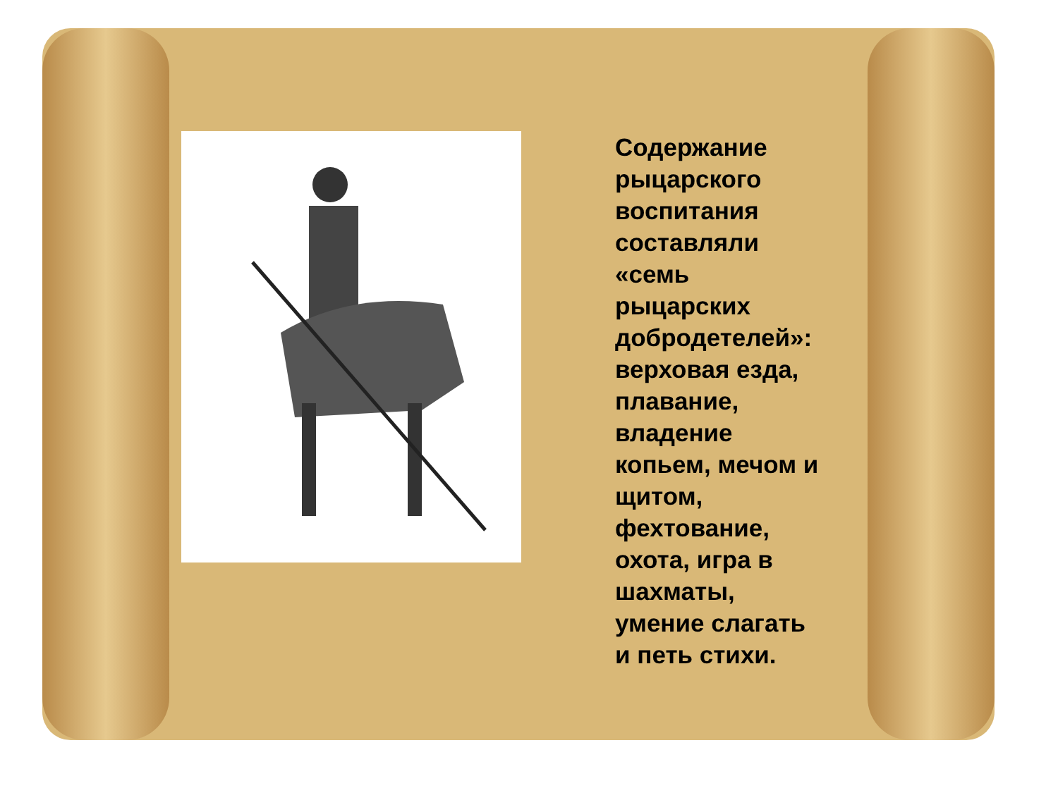Содержание
рыцарского
воспитания
составляли
«семь
рыцарских
добродетелей»:
верховая езда,
плавание,
владение
копьем, мечом и
щитом,
фехтование,
охота, игра в
шахматы,
умение слагать
и петь стихи.